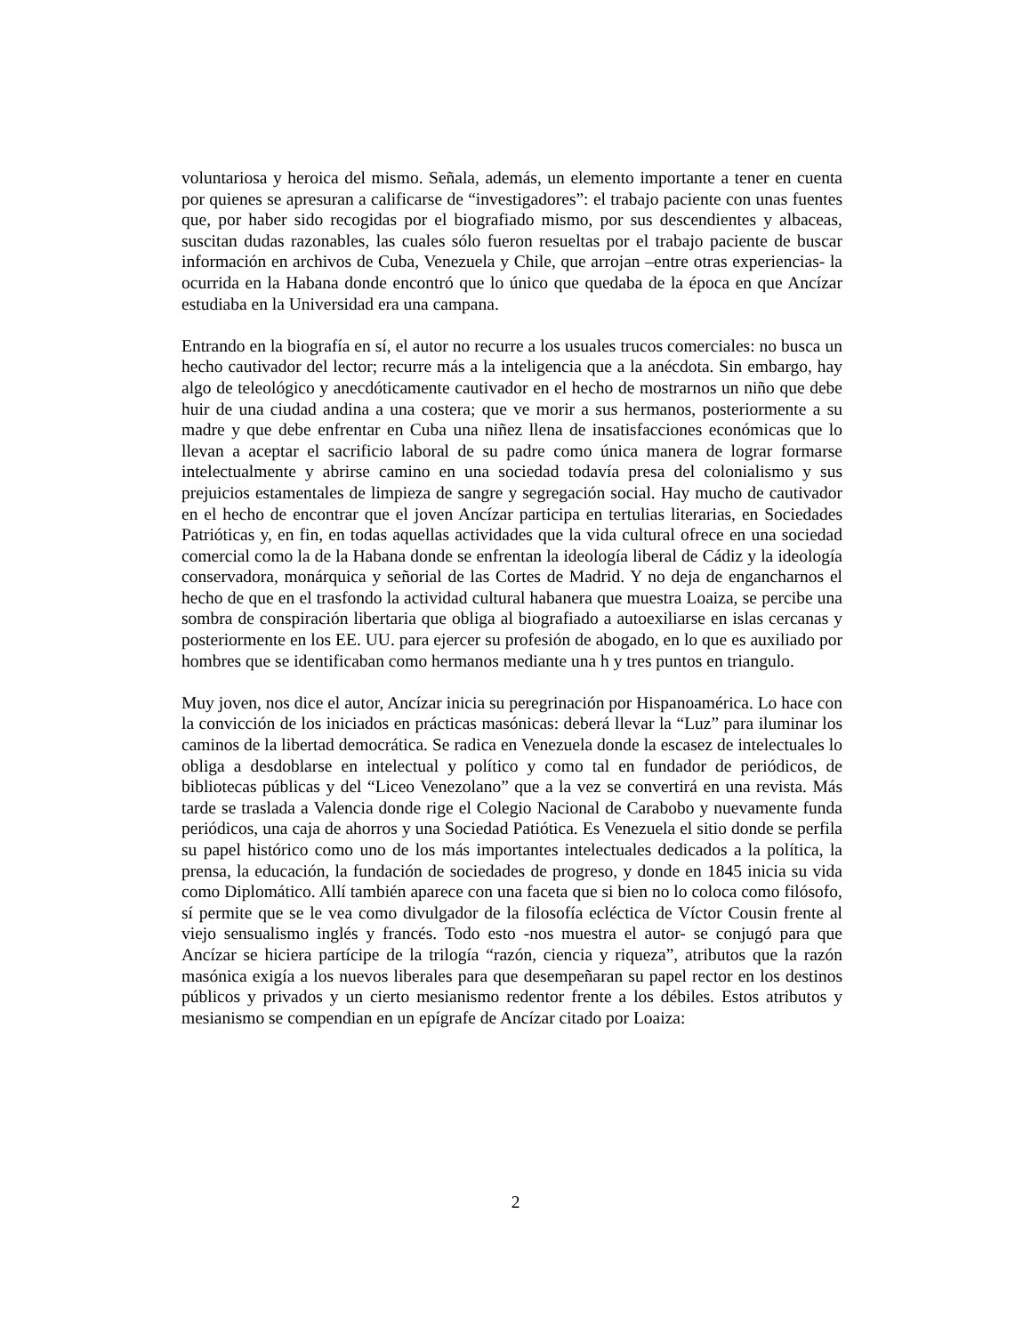voluntariosa y heroica del mismo. Señala, además, un elemento importante a tener en cuenta por quienes se apresuran a calificarse de “investigadores”: el trabajo paciente con unas fuentes que, por haber sido recogidas por el biografiado mismo, por sus descendientes y albaceas, suscitan dudas razonables, las cuales sólo fueron resueltas por el trabajo paciente de buscar información en archivos de Cuba, Venezuela y Chile, que arrojan –entre otras experiencias- la ocurrida en la Habana donde encontró que lo único que quedaba de la época en que Ancízar estudiaba en la Universidad era una campana.
Entrando en la biografía en sí, el autor no recurre a los usuales trucos comerciales: no busca un hecho cautivador del lector; recurre más a la inteligencia que a la anécdota. Sin embargo, hay algo de teleológico y anecdóticamente cautivador en el hecho de mostrarnos un niño que debe huir de una ciudad andina a una costera; que ve morir a sus hermanos, posteriormente a su madre y que debe enfrentar en Cuba una niñez llena de insatisfacciones económicas que lo llevan a aceptar el sacrificio laboral de su padre como única manera de lograr formarse intelectualmente y abrirse camino en una sociedad todavía presa del colonialismo y sus prejuicios estamentales de limpieza de sangre y segregación social. Hay mucho de cautivador en el hecho de encontrar que el joven Ancízar participa en tertulias literarias, en Sociedades Patrióticas y, en fin, en todas aquellas actividades que la vida cultural ofrece en una sociedad comercial como la de la Habana donde se enfrentan la ideología liberal de Cádiz y la ideología conservadora, monárquica y señorial de las Cortes de Madrid. Y no deja de engancharnos el hecho de que en el trasfondo la actividad cultural habanera que muestra Loaiza, se percibe una sombra de conspiración libertaria que obliga al biografiado a autoexiliarse en islas cercanas y posteriormente en los EE. UU. para ejercer su profesión de abogado, en lo que es auxiliado por hombres que se identificaban como hermanos mediante una h y tres puntos en triangulo.
Muy joven, nos dice el autor, Ancízar inicia su peregrinación por Hispanoamérica. Lo hace con la convicción de los iniciados en prácticas masónicas: deberá llevar la “Luz” para iluminar los caminos de la libertad democrática. Se radica en Venezuela donde la escasez de intelectuales lo obliga a desdoblarse en intelectual y político y como tal en fundador de periódicos, de bibliotecas públicas y del “Liceo Venezolano” que a la vez se convertirá en una revista. Más tarde se traslada a Valencia donde rige el Colegio Nacional de Carabobo y nuevamente funda periódicos, una caja de ahorros y una Sociedad Patiótica. Es Venezuela el sitio donde se perfila su papel histórico como uno de los más importantes intelectuales dedicados a la política, la prensa, la educación, la fundación de sociedades de progreso, y donde en 1845 inicia su vida como Diplomático. Allí también aparece con una faceta que si bien no lo coloca como filósofo, sí permite que se le vea como divulgador de la filosofía ecléctica de Víctor Cousin frente al viejo sensualismo inglés y francés. Todo esto -nos muestra el autor- se conjugó para que Ancízar se hiciera partícipe de la trilogía “razón, ciencia y riqueza”, atributos que la razón masónica exigía a los nuevos liberales para que desempeñaran su papel rector en los destinos públicos y privados y un cierto mesianismo redentor frente a los débiles. Estos atributos y mesianismo se compendian en un epígrafe de Ancízar citado por Loaiza:
2